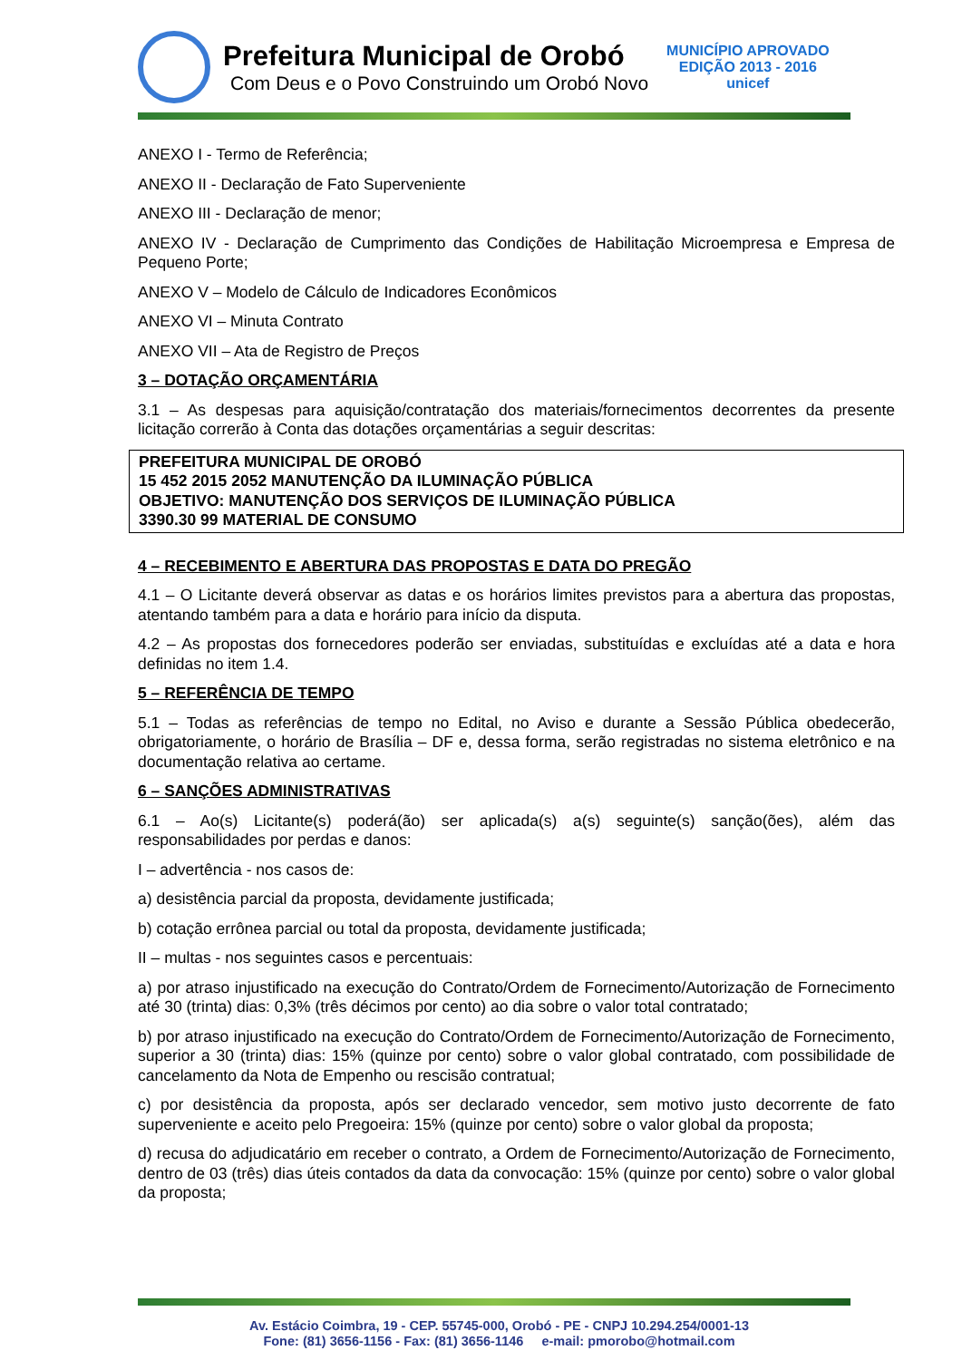Prefeitura Municipal de Orobó
Com Deus e o Povo Construindo um Orobó Novo
MUNICÍPIO APROVADO
EDIÇÃO 2013 - 2016
unicef
ANEXO I - Termo de Referência;
ANEXO II - Declaração de Fato Superveniente
ANEXO III - Declaração de menor;
ANEXO IV - Declaração de Cumprimento das Condições de Habilitação Microempresa e Empresa de Pequeno Porte;
ANEXO V – Modelo de Cálculo de Indicadores Econômicos
ANEXO VI – Minuta Contrato
ANEXO VII – Ata de Registro de Preços
3 – DOTAÇÃO ORÇAMENTÁRIA
3.1 – As despesas para aquisição/contratação dos materiais/fornecimentos decorrentes da presente licitação correrão à Conta das dotações orçamentárias a seguir descritas:
PREFEITURA MUNICIPAL DE OROBÓ
15 452 2015 2052 MANUTENÇÃO DA ILUMINAÇÃO PÚBLICA
OBJETIVO: MANUTENÇÃO DOS SERVIÇOS DE ILUMINAÇÃO PÚBLICA
3390.30 99 MATERIAL DE CONSUMO
4 – RECEBIMENTO E ABERTURA DAS PROPOSTAS E DATA DO PREGÃO
4.1 – O Licitante deverá observar as datas e os horários limites previstos para a abertura das propostas, atentando também para a data e horário para início da disputa.
4.2 – As propostas dos fornecedores poderão ser enviadas, substituídas e excluídas até a data e hora definidas no item 1.4.
5 – REFERÊNCIA DE TEMPO
5.1 – Todas as referências de tempo no Edital, no Aviso e durante a Sessão Pública obedecerão, obrigatoriamente, o horário de Brasília – DF e, dessa forma, serão registradas no sistema eletrônico e na documentação relativa ao certame.
6 – SANÇÕES ADMINISTRATIVAS
6.1 – Ao(s) Licitante(s) poderá(ão) ser aplicada(s) a(s) seguinte(s) sanção(ões), além das responsabilidades por perdas e danos:
I – advertência - nos casos de:
a) desistência parcial da proposta, devidamente justificada;
b) cotação errônea parcial ou total da proposta, devidamente justificada;
II – multas - nos seguintes casos e percentuais:
a) por atraso injustificado na execução do Contrato/Ordem de Fornecimento/Autorização de Fornecimento até 30 (trinta) dias: 0,3% (três décimos por cento) ao dia sobre o valor total contratado;
b) por atraso injustificado na execução do Contrato/Ordem de Fornecimento/Autorização de Fornecimento, superior a 30 (trinta) dias: 15% (quinze por cento) sobre o valor global contratado, com possibilidade de cancelamento da Nota de Empenho ou rescisão contratual;
c) por desistência da proposta, após ser declarado vencedor, sem motivo justo decorrente de fato superveniente e aceito pelo Pregoeira: 15% (quinze por cento) sobre o valor global da proposta;
d) recusa do adjudicatário em receber o contrato, a Ordem de Fornecimento/Autorização de Fornecimento, dentro de 03 (três) dias úteis contados da data da convocação: 15% (quinze por cento) sobre o valor global da proposta;
Av. Estácio Coimbra, 19 - CEP. 55745-000, Orobó - PE - CNPJ 10.294.254/0001-13
Fone: (81) 3656-1156 - Fax: (81) 3656-1146 e-mail: pmorobo@hotmail.com